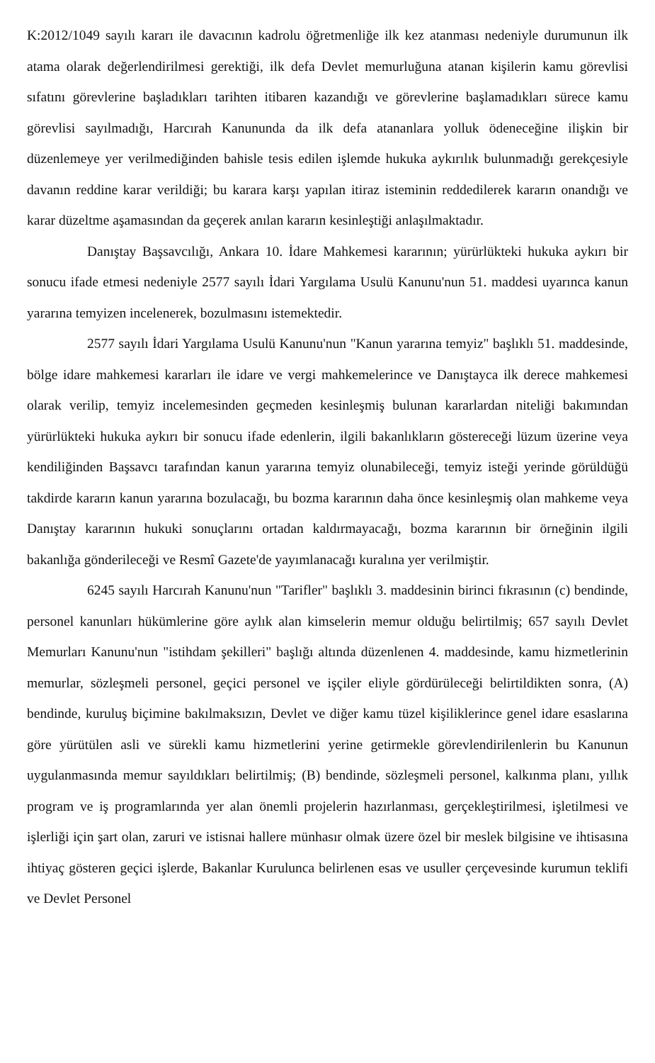K:2012/1049 sayılı kararı ile davacının kadrolu öğretmenliğe ilk kez atanması nedeniyle durumunun ilk atama olarak değerlendirilmesi gerektiği, ilk defa Devlet memurluğuna atanan kişilerin kamu görevlisi sıfatını görevlerine başladıkları tarihten itibaren kazandığı ve görevlerine başlamadıkları sürece kamu görevlisi sayılmadığı, Harcırah Kanununda da ilk defa atananlara yolluk ödeneceğine ilişkin bir düzenlemeye yer verilmediğinden bahisle tesis edilen işlemde hukuka aykırılık bulunmadığı gerekçesiyle davanın reddine karar verildiği; bu karara karşı yapılan itiraz isteminin reddedilerek kararın onandığı ve karar düzeltme aşamasından da geçerek anılan kararın kesinleştiği anlaşılmaktadır.
Danıştay Başsavcılığı, Ankara 10. İdare Mahkemesi kararının; yürürlükteki hukuka aykırı bir sonucu ifade etmesi nedeniyle 2577 sayılı İdari Yargılama Usulü Kanunu'nun 51. maddesi uyarınca kanun yararına temyizen incelenerek, bozulmasını istemektedir.
2577 sayılı İdari Yargılama Usulü Kanunu'nun "Kanun yararına temyiz" başlıklı 51. maddesinde, bölge idare mahkemesi kararları ile idare ve vergi mahkemelerince ve Danıştayca ilk derece mahkemesi olarak verilip, temyiz incelemesinden geçmeden kesinleşmiş bulunan kararlardan niteliği bakımından yürürlükteki hukuka aykırı bir sonucu ifade edenlerin, ilgili bakanlıkların göstereceği lüzum üzerine veya kendiliğinden Başsavcı tarafından kanun yararına temyiz olunabileceği, temyiz isteği yerinde görüldüğü takdirde kararın kanun yararına bozulacağı, bu bozma kararının daha önce kesinleşmiş olan mahkeme veya Danıştay kararının hukuki sonuçlarını ortadan kaldırmayacağı, bozma kararının bir örneğinin ilgili bakanlığa gönderileceği ve Resmî Gazete'de yayımlanacağı kuralına yer verilmiştir.
6245 sayılı Harcırah Kanunu'nun "Tarifler" başlıklı 3. maddesinin birinci fıkrasının (c) bendinde, personel kanunları hükümlerine göre aylık alan kimselerin memur olduğu belirtilmiş; 657 sayılı Devlet Memurları Kanunu'nun "istihdam şekilleri" başlığı altında düzenlenen 4. maddesinde, kamu hizmetlerinin memurlar, sözleşmeli personel, geçici personel ve işçiler eliyle gördürüleceği belirtildikten sonra, (A) bendinde, kuruluş biçimine bakılmaksızın, Devlet ve diğer kamu tüzel kişiliklerince genel idare esaslarına göre yürütülen asli ve sürekli kamu hizmetlerini yerine getirmekle görevlendirilenlerin bu Kanunun uygulanmasında memur sayıldıkları belirtilmiş; (B) bendinde, sözleşmeli personel, kalkınma planı, yıllık program ve iş programlarında yer alan önemli projelerin hazırlanması, gerçekleştirilmesi, işletilmesi ve işlerliği için şart olan, zaruri ve istisnai hallere münhasır olmak üzere özel bir meslek bilgisine ve ihtisasına ihtiyaç gösteren geçici işlerde, Bakanlar Kurulunca belirlenen esas ve usuller çerçevesinde kurumun teklifi ve Devlet Personel